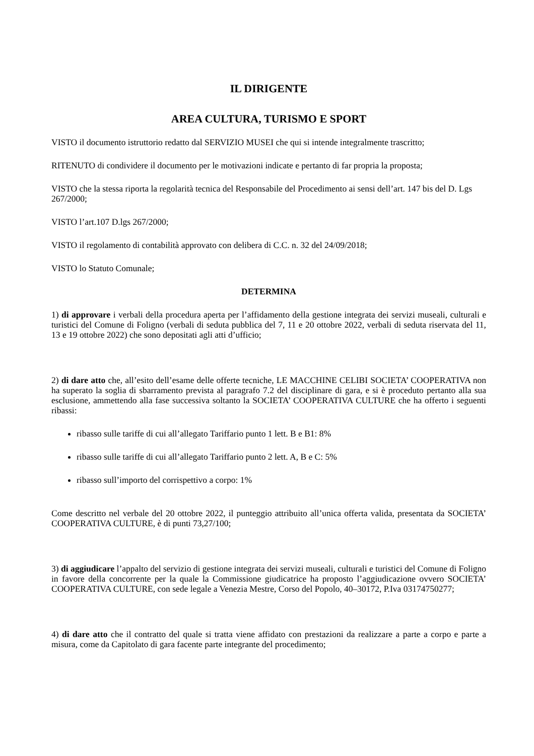IL DIRIGENTE
AREA CULTURA, TURISMO E SPORT
VISTO il documento istruttorio redatto dal SERVIZIO MUSEI che qui si intende integralmente trascritto;
RITENUTO di condividere il documento per le motivazioni indicate e pertanto di far propria la proposta;
VISTO che la stessa riporta la regolarità tecnica del Responsabile del Procedimento ai sensi dell’art. 147 bis del D. Lgs 267/2000;
VISTO l’art.107 D.lgs 267/2000;
VISTO il regolamento di contabilità approvato con delibera di C.C. n. 32 del 24/09/2018;
VISTO lo Statuto Comunale;
DETERMINA
1) di approvare i verbali della procedura aperta per l’affidamento della gestione integrata dei servizi museali, culturali e turistici del Comune di Foligno (verbali di seduta pubblica del 7, 11 e 20 ottobre 2022, verbali di seduta riservata del 11, 13 e 19 ottobre 2022) che sono depositati agli atti d’ufficio;
2) di dare atto che, all’esito dell’esame delle offerte tecniche, LE MACCHINE CELIBI SOCIETA’ COOPERATIVA non ha superato la soglia di sbarramento prevista al paragrafo 7.2 del disciplinare di gara, e si è proceduto pertanto alla sua esclusione, ammettendo alla fase successiva soltanto la SOCIETA’ COOPERATIVA CULTURE che ha offerto i seguenti ribassi:
ribasso sulle tariffe di cui all’allegato Tariffario punto 1 lett. B e B1: 8%
ribasso sulle tariffe di cui all’allegato Tariffario punto 2 lett. A, B e C: 5%
ribasso sull’importo del corrispettivo a corpo: 1%
Come descritto nel verbale del 20 ottobre 2022, il punteggio attribuito all’unica offerta valida, presentata da SOCIETA’ COOPERATIVA CULTURE, è di punti 73,27/100;
3) di aggiudicare l’appalto del servizio di gestione integrata dei servizi museali, culturali e turistici del Comune di Foligno in favore della concorrente per la quale la Commissione giudicatrice ha proposto l’aggiudicazione ovvero SOCIETA’ COOPERATIVA CULTURE, con sede legale a Venezia Mestre, Corso del Popolo, 40–30172, P.Iva 03174750277;
4) di dare atto che il contratto del quale si tratta viene affidato con prestazioni da realizzare a parte a corpo e parte a misura, come da Capitolato di gara facente parte integrante del procedimento;